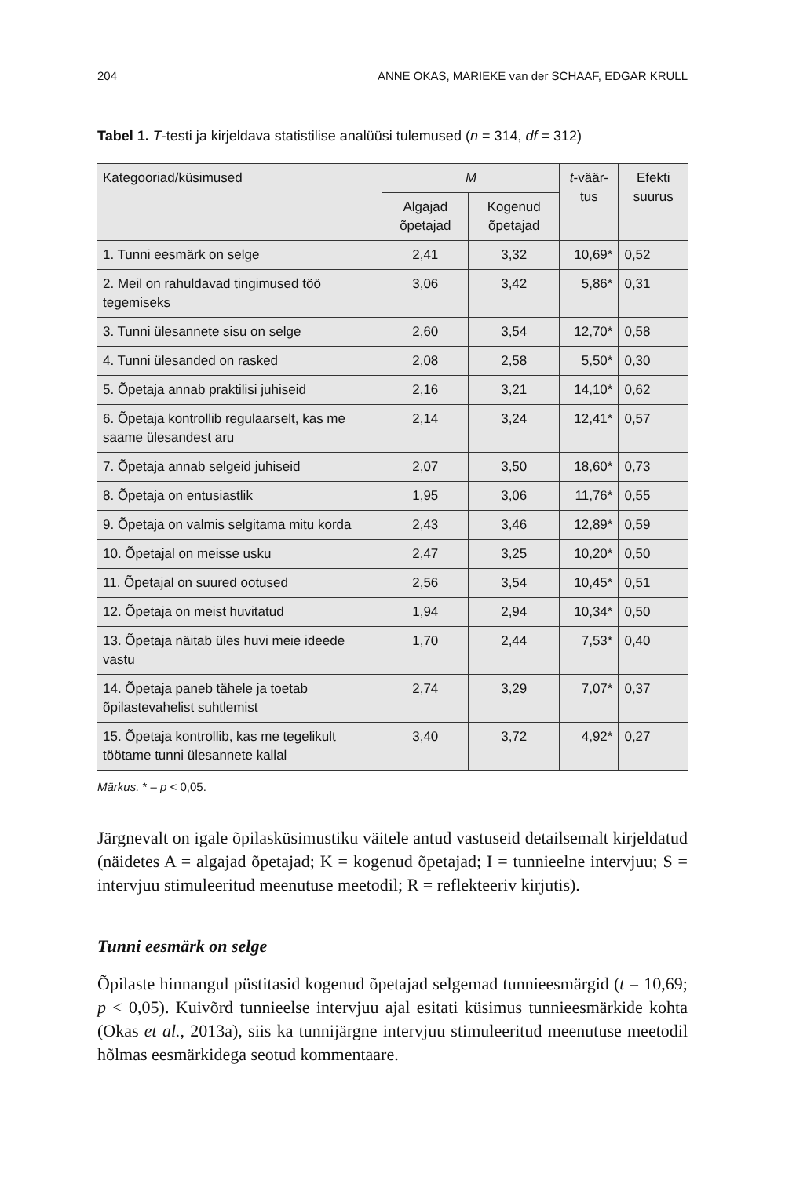204 ANNE OKAS, MARIEKE van der SCHAAF, EDGAR KRULL
Tabel 1. T-testi ja kirjeldava statistilise analüüsi tulemused (n = 314, df = 312)
| Kategooriad/küsimused | M | | t -väär-tus | Efekti suurus |
| --- | --- | --- | --- | --- |
| | Algajad õpetajad | Kogenud õpetajad | | |
| 1. Tunni eesmärk on selge | 2,41 | 3,32 | 10,69* | 0,52 |
| 2. Meil on rahuldavad tingimused töö tegemiseks | 3,06 | 3,42 | 5,86* | 0,31 |
| 3. Tunni ülesannete sisu on selge | 2,60 | 3,54 | 12,70* | 0,58 |
| 4. Tunni ülesanded on rasked | 2,08 | 2,58 | 5,50* | 0,30 |
| 5. Õpetaja annab praktilisi juhiseid | 2,16 | 3,21 | 14,10* | 0,62 |
| 6. Õpetaja kontrollib regulaarselt, kas me saame ülesandest aru | 2,14 | 3,24 | 12,41* | 0,57 |
| 7. Õpetaja annab selgeid juhiseid | 2,07 | 3,50 | 18,60* | 0,73 |
| 8. Õpetaja on entusiastlik | 1,95 | 3,06 | 11,76* | 0,55 |
| 9. Õpetaja on valmis selgitama mitu korda | 2,43 | 3,46 | 12,89* | 0,59 |
| 10. Õpetajal on meisse usku | 2,47 | 3,25 | 10,20* | 0,50 |
| 11. Õpetajal on suured ootused | 2,56 | 3,54 | 10,45* | 0,51 |
| 12. Õpetaja on meist huvitatud | 1,94 | 2,94 | 10,34* | 0,50 |
| 13. Õpetaja näitab üles huvi meie ideede vastu | 1,70 | 2,44 | 7,53* | 0,40 |
| 14. Õpetaja paneb tähele ja toetab õpilastevahelist suhtlemist | 2,74 | 3,29 | 7,07* | 0,37 |
| 15. Õpetaja kontrollib, kas me tegelikult töötame tunni ülesannete kallal | 3,40 | 3,72 | 4,92* | 0,27 |
Märkus. * – p < 0,05.
Järgnevalt on igale õpilasküsimustiku väitele antud vastuseid detailsemalt kirjeldatud (näidetes A = algajad õpetajad; K = kogenud õpetajad; I = tunnieelne intervjuu; S = intervjuu stimuleeritud meenutuse meetodil; R = reflekteeriv kirjutis).
Tunni eesmärk on selge
Õpilaste hinnangul püstitasid kogenud õpetajad selgemad tunnieesmärgid (t = 10,69; p < 0,05). Kuivõrd tunnieelse intervjuu ajal esitati küsimus tunnieesmärkide kohta (Okas et al., 2013a), siis ka tunnijärgne intervjuu stimuleeritud meenutuse meetodil hõlmas eesmärkidega seotud kommentaare.